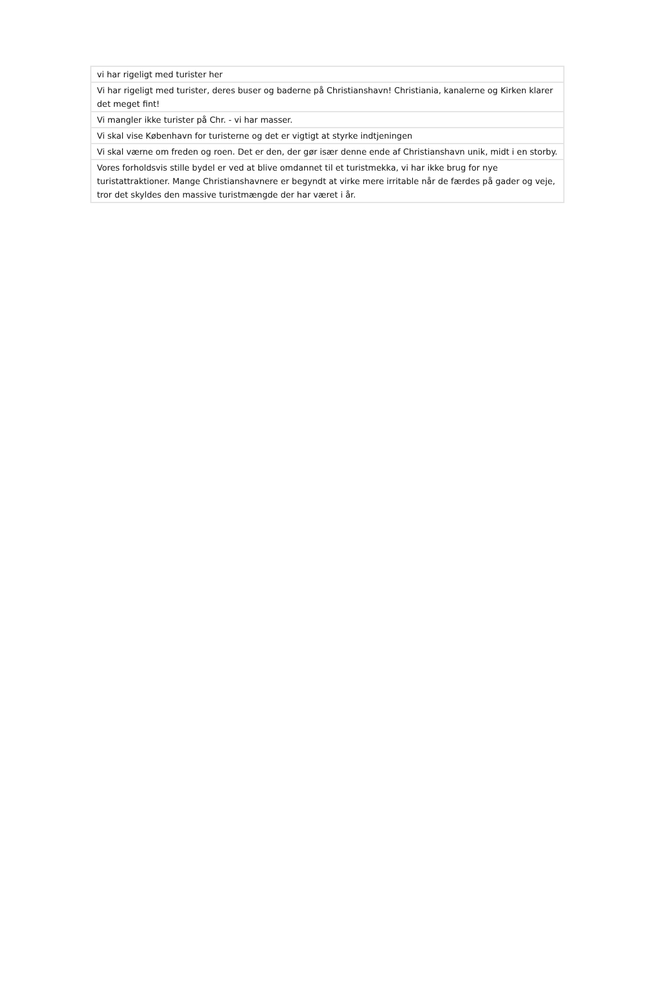| vi har rigeligt med turister her |
| Vi har rigeligt med turister, deres buser og baderne på Christianshavn! Christiania, kanalerne og Kirken klarer det meget fint! |
| Vi mangler ikke turister på Chr. - vi har masser. |
| Vi skal vise København for turisterne og det er vigtigt at styrke indtjeningen |
| Vi skal værne om freden og roen. Det er den, der gør især denne ende af Christianshavn unik, midt i en storby. |
| Vores forholdsvis stille bydel er ved at blive omdannet til et turistmekka, vi har ikke brug for nye turistattraktioner. Mange Christianshavnere er begyndt at virke mere irritable når de færdes på gader og veje, tror det skyldes den massive turistmængde der har været i år. |